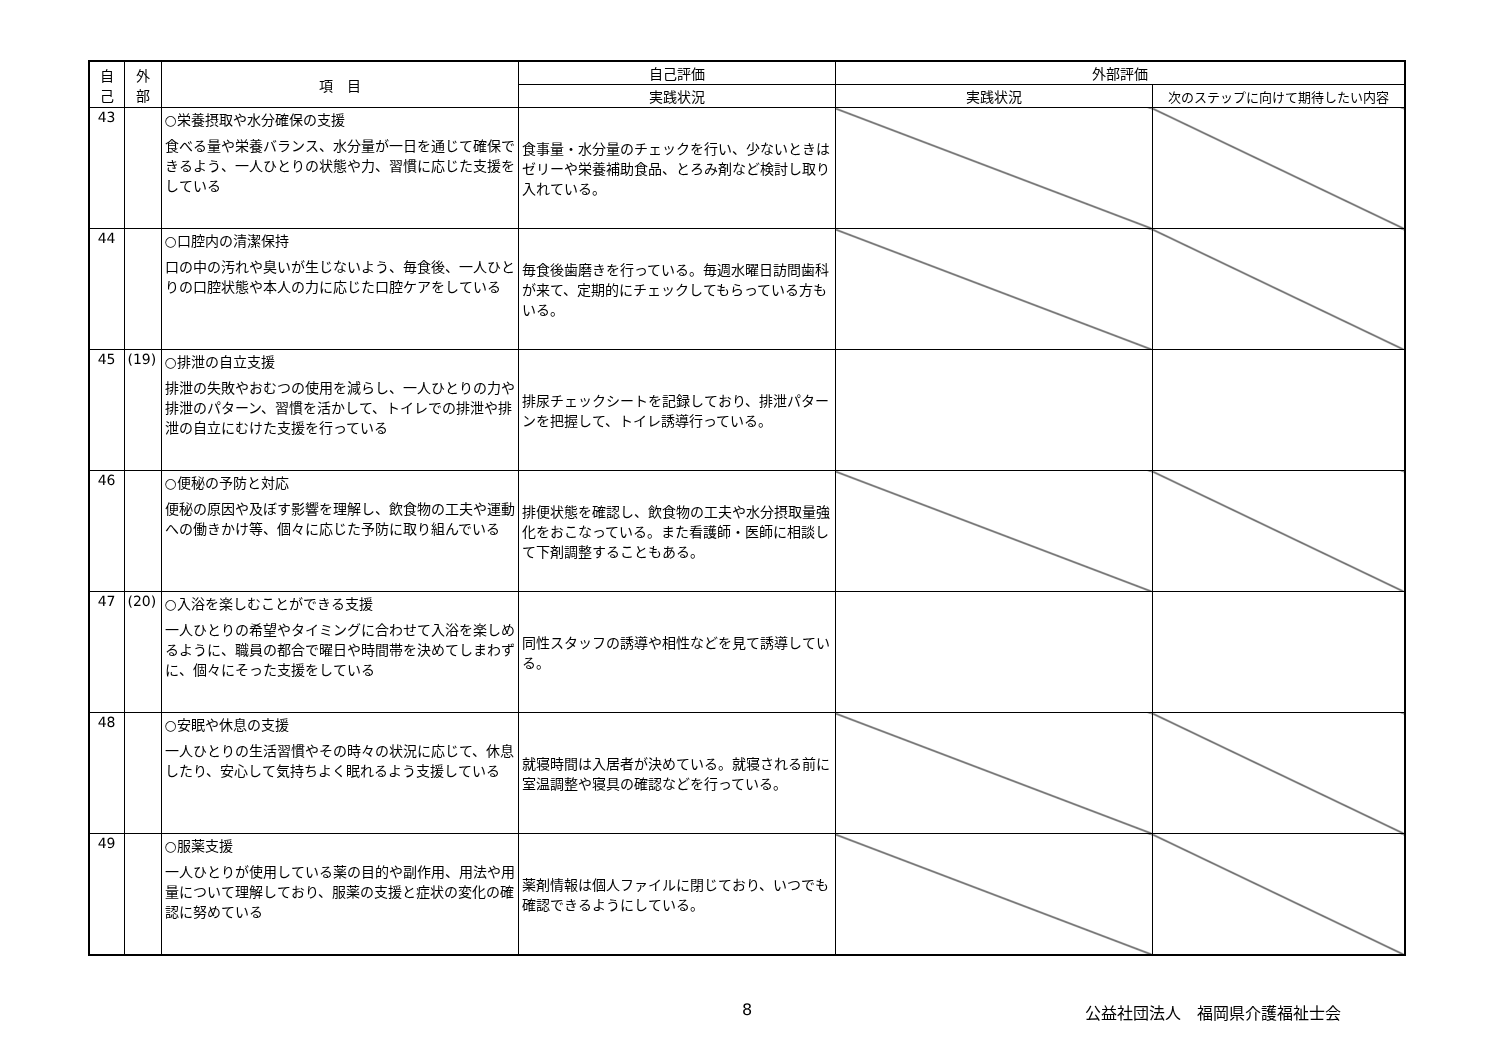| 自 己 | 外 部 | 項 目 | 自己評価 | 外部評価 | |
| --- | --- | --- | --- | --- | --- |
| | | | 実践状況 | 実践状況 | 次のステップに向けて期待したい内容 |
| 43 | | ○栄養摂取や水分確保の支援 食べる量や栄養バランス、水分量が一日を通じて確保できるよう、一人ひとりの状態や力、習慣に応じた支援をしている | 食事量・水分量のチェックを行い、少ないときはゼリーや栄養補助食品、とろみ剤など検討し取り入れている。 | | |
| 44 | | ○口腔内の清潔保持 口の中の汚れや臭いが生じないよう、毎食後、一人ひとりの口腔状態や本人の力に応じた口腔ケアをしている | 毎食後歯磨きを行っている。毎週水曜日訪問歯科が来て、定期的にチェックしてもらっている方もいる。 | | |
| 45 | (19) | ○排泄の自立支援 排泄の失敗やおむつの使用を減らし、一人ひとりの力や排泄のパターン、習慣を活かして、トイレでの排泄や排泄の自立にむけた支援を行っている | 排尿チェックシートを記録しており、排泄パターンを把握して、トイレ誘導行っている。 | | |
| 46 | | ○便秘の予防と対応 便秘の原因や及ぼす影響を理解し、飲食物の工夫や運動への働きかけ等、個々に応じた予防に取り組んでいる | 排便状態を確認し、飲食物の工夫や水分摂取量強化をおこなっている。また看護師・医師に相談して下剤調整することもある。 | | |
| 47 | (20) | ○入浴を楽しむことができる支援 一人ひとりの希望やタイミングに合わせて入浴を楽しめるように、職員の都合で曜日や時間帯を決めてしまわずに、個々にそった支援をしている | 同性スタッフの誘導や相性などを見て誘導している。 | | |
| 48 | | ○安眠や休息の支援 一人ひとりの生活習慣やその時々の状況に応じて、休息したり、安心して気持ちよく眠れるよう支援している | 就寝時間は入居者が決めている。就寝される前に室温調整や寝具の確認などを行っている。 | | |
| 49 | | ○服薬支援 一人ひとりが使用している薬の目的や副作用、用法や用量について理解しており、服薬の支援と症状の変化の確認に努めている | 薬剤情報は個人ファイルに閉じており、いつでも確認できるようにしている。 | | |
8 公益社団法人　福岡県介護福祉士会